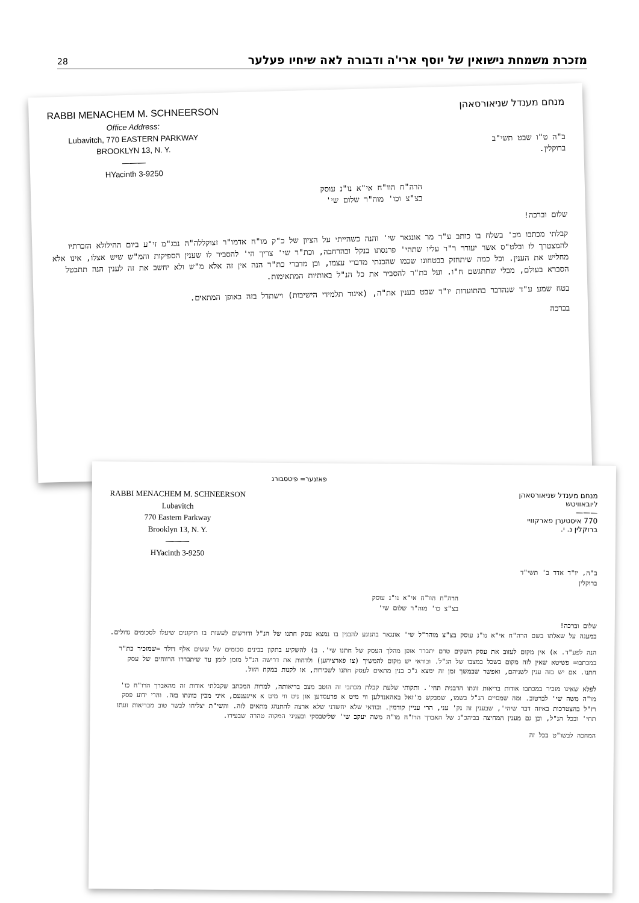28 מזכרת משמחת נישואין של יוסף ארי'ה ודבורה לאה שיחיו פעלער
RABBI MENACHEM M. SCHNEERSON
Office Address:
Lubavitch, 770 EASTERN PARKWAY
BROOKLYN 13, N. Y.
———
HYacinth 3-9250
מנחם מענדל שניאורסאהן
ב"ה ט"ו שבט תשי"ב
ברוקלין.
הרה"ח הוו"ח אי"א נו"נ עוסק
בצ"צ וכו' מוה"ר שלום שי'
שלום וברכה!
קבלתי מכתבו מכ' בשלח בו כותב ע"ד מר אונגאר שי' והנה כשהייתי על הציון של כ"ק מו"ח אדמו"ר זצוקללה"ה נבג"מ זי"ע ביום ההילולא הזכרתיו להמצטרך לו ובלט"ס אשר יעורר ר"ר עליו שתהי' פרנסתו בנקל ובהרחבה, וכת"ר שי' צריך הי' להסביר לו שענין הספיקות והמ"ש שיש אצלו, אינו אלא מחליש את הענין. וכל כמה שיתחזק בבטחונו שכמו שהכנתי מדברי עצמו, וכן מדברי כת"ר הנה אין זה אלא מ"ש ולא יחשב את זה לענין הנה תתבטל הסברא בעולם, מבלי שתתגשם ח"ו. ועל כת"ר להסביר את כל הנ"ל באותיות המתאימות.
בטח שמע ע"ד שנהדבר בהתועדות יו"ד שבט בענין את"ה, (איגוד תלמידי הישיבות) וישתדל בזה באופן המתאים.
בברכה
פאזנער= פיטסבורג
RABBI MENACHEM M. SCHNEERSON
Lubavitch
770 Eastern Parkway
Brooklyn 13, N. Y.
———
HYacinth 3-9250
מנחם מענדל שניאורסאהן
ליובאוויטש
———
770 איסטערן פארקוויי
ברוקלין נ. י.
ב"ה, יו"ד אדר ב' תשי"ד
ברוקלין
הרה"ח הוו"ח אי"א נו"נ עוסק
בצ"צ כו' מוה"ר שלום שי'
שלום וברכה!
במענה על שאלתו בשם הרה"ח אי"א נו"נ עוסק בצ"צ מוהר"ל שי' אונגאר בהנוגע להבנין בו נמצא עסק חתנו של הנ"ל ודורשים לעשות בו תיקונים שיעלו לסכומים גדולים.
הנה לפע"ד. א) אין מקום לעזוב את עסק השקים טרם יתברר אופן מהלך העסק של חתנו שי'. ב) להשקיע בתקון בבינים סכומים של ששים אלף דולר =שמזכיר כת"ר במכתבו= פשיטא שאין לזה מקום בשכל במצבו של הנ"ל. ובודאי יש מקום להמשיך (צו פארציהען) ולדחות את דרישה הנ"ל מזמן לזמן עד שיתבררו הרווחים של עסק חתנו. אם יש בזה ענין לשניהם, ואפשר שבמשך זמן זה ימצא ג"כ בנין מתאים לעסק חתנו לשכירות, או לקנות במקח הזול.
לפלא שאינו מזכיר במכתבו אודות בריאות זוגתו הרבנית תחי'. ותקותי שלעת קבלת מכתבי זה הוטב מצב בריאותה, למרות המכתב שקבלתי אודות זה מהאברך הרו"ח כו' מו"ה משה שי' לברטוב. ומה שמסיים הנ"ל בשמו, שמבקש מ'זאל באהאנדלען ווי מיט א פרעסדען און ניט ווי מיט א אייגענעם, איני מבין כוונתו בזה. והרי ידוע פסק רז"ל בהצטרכות באיזה דבר שיהי', שבענין זה נק' עני, הרי עניין קודמין. ובודאי שלא יחשדני שלא ארצה להתנהג מתאים לזה. והשי"ת יצליחו לבשר טוב מבריאות זוגתו תחי' ובכל הנ"ל, וכן גם מענין המחיצה בביהכ"נ של האברך הרו"ח מו"ה משה יעקב שי' שליטבסקי ובעניני המקוה טהרה שבעירו.
המחכה לבשו"ט בכל זה